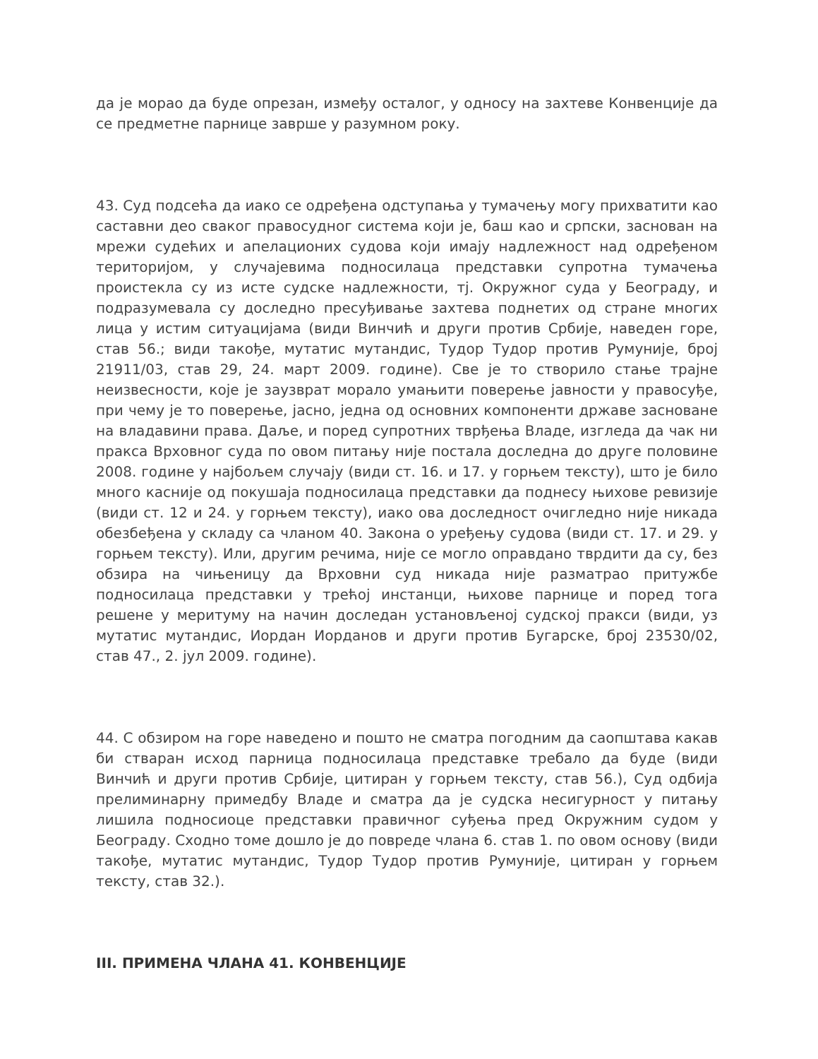да је морао да буде опрезан, између осталог, у односу на захтеве Конвенције да се предметне парнице заврше у разумном року.
43. Суд подсећа да иако се одређена одступања у тумачењу могу прихватити као саставни део сваког правосудног система који је, баш као и српски, заснован на мрежи судећих и апелационих судова који имају надлежност над одређеном територијом, у случајевима подносилаца представки супротна тумачења проистекла су из исте судске надлежности, тј. Окружног суда у Београду, и подразумевала су доследно пресуђивање захтева поднетих од стране многих лица у истим ситуацијама (види Винчић и други против Србије, наведен горе, став 56.; види такође, мутатис мутандис, Тудор Тудор против Румуније, број 21911/03, став 29, 24. март 2009. године). Све је то створило стање трајне неизвесности, које је заузврат морало умањити поверење јавности у правосуђе, при чему је то поверење, јасно, једна од основних компоненти државе засноване на владавини права. Даље, и поред супротних тврђења Владе, изгледа да чак ни пракса Врховног суда по овом питању није постала доследна до друге половине 2008. године у најбољем случају (види ст. 16. и 17. у горњем тексту), што је било много касније од покушаја подносилаца представки да поднесу њихове ревизије (види ст. 12 и 24. у горњем тексту), иако ова доследност очигледно није никада обезбеђена у складу са чланом 40. Закона о уређењу судова (види ст. 17. и 29. у горњем тексту). Или, другим речима, није се могло оправдано тврдити да су, без обзира на чињеницу да Врховни суд никада није разматрао притужбе подносилаца представки у трећој инстанци, њихове парнице и поред тога решене у меритуму на начин доследан установљеној судској пракси (види, уз мутатис мутандис, Иордан Иорданов и други против Бугарске, број 23530/02, став 47., 2. јул 2009. године).
44. С обзиром на горе наведено и пошто не сматра погодним да саопштава какав би стваран исход парница подносилаца представке требало да буде (види Винчић и други против Србије, цитиран у горњем тексту, став 56.), Суд одбија прелиминарну примедбу Владе и сматра да је судска несигурност у питању лишила подносиоце представки правичног суђења пред Окружним судом у Београду. Сходно томе дошло је до повреде члана 6. став 1. по овом основу (види такође, мутатис мутандис, Тудор Тудор против Румуније, цитиран у горњем тексту, став 32.).
III. ПРИМЕНА ЧЛАНА 41. КОНВЕНЦИЈЕ